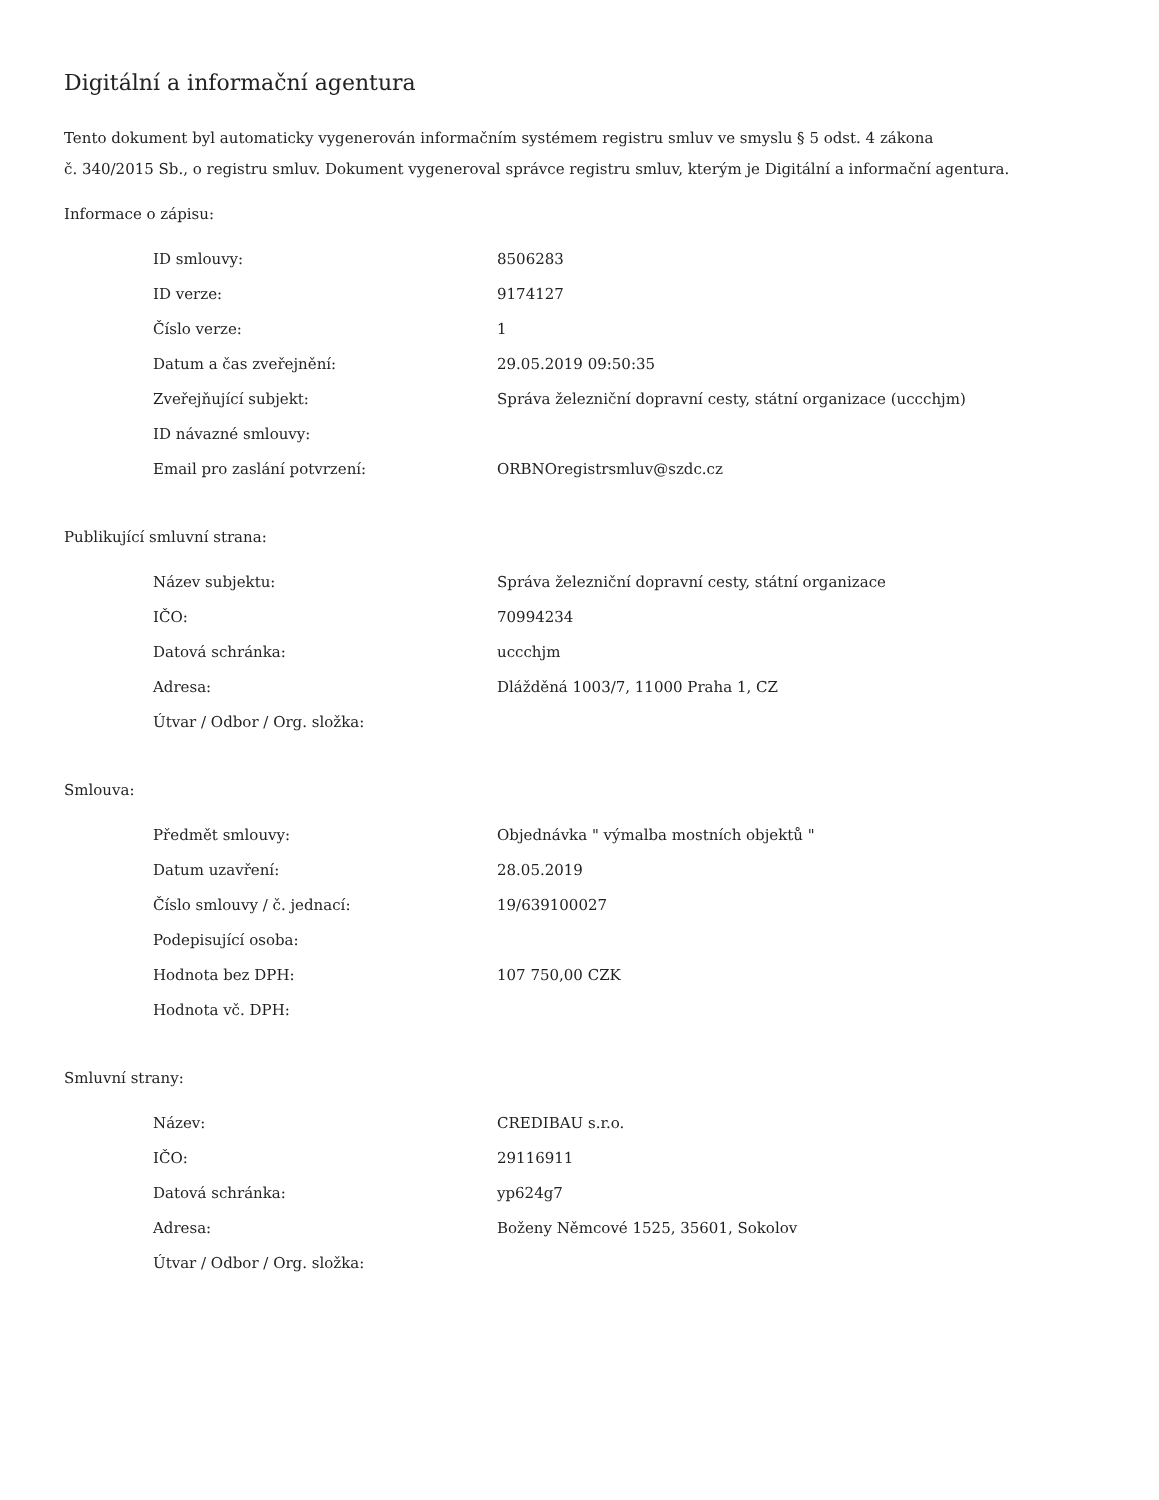Digitální a informační agentura
Tento dokument byl automaticky vygenerován informačním systémem registru smluv ve smyslu § 5 odst. 4 zákona
č. 340/2015 Sb., o registru smluv. Dokument vygeneroval správce registru smluv, kterým je Digitální a informační agentura.
Informace o zápisu:
| ID smlouvy: | 8506283 |
| ID verze: | 9174127 |
| Číslo verze: | 1 |
| Datum a čas zveřejnění: | 29.05.2019 09:50:35 |
| Zveřejňující subjekt: | Správa železniční dopravní cesty, státní organizace (uccchjm) |
| ID návazné smlouvy: | |
| Email pro zaslání potvrzení: | ORBNOregistrsmluv@szdc.cz |
Publikující smluvní strana:
| Název subjektu: | Správa železniční dopravní cesty, státní organizace |
| IČO: | 70994234 |
| Datová schránka: | uccchjm |
| Adresa: | Dlážděná 1003/7, 11000 Praha 1, CZ |
| Útvar / Odbor / Org. složka: | |
Smlouva:
| Předmět smlouvy: | Objednávka " výmalba mostních objektů " |
| Datum uzavření: | 28.05.2019 |
| Číslo smlouvy / č. jednací: | 19/639100027 |
| Podepisující osoba: | |
| Hodnota bez DPH: | 107 750,00 CZK |
| Hodnota vč. DPH: | |
Smluvní strany:
| Název: | CREDIBAU s.r.o. |
| IČO: | 29116911 |
| Datová schránka: | yp624g7 |
| Adresa: | Boženy Němcové 1525, 35601, Sokolov |
| Útvar / Odbor / Org. složka: | |